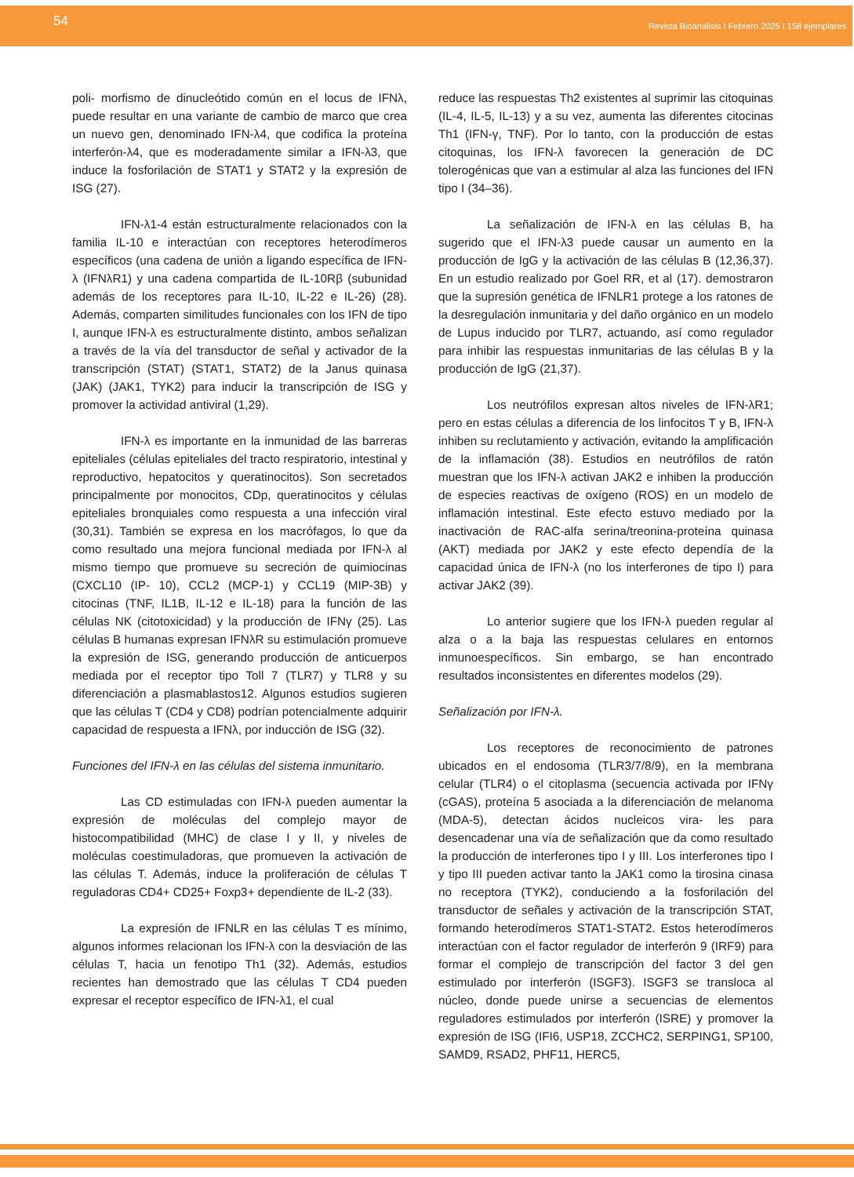54 Revista Bioanálisis I Febrero 2025 I 158 ejemplares
poli- morfismo de dinucleótido común en el locus de IFNλ, puede resultar en una variante de cambio de marco que crea un nuevo gen, denominado IFN-λ4, que codifica la proteína interferón-λ4, que es moderadamente similar a IFN-λ3, que induce la fosforilación de STAT1 y STAT2 y la expresión de ISG (27).
IFN-λ1-4 están estructuralmente relacionados con la familia IL-10 e interactúan con receptores heterodímeros específicos (una cadena de unión a ligando específica de IFN-λ (IFNλR1) y una cadena compartida de IL-10Rβ (subunidad además de los receptores para IL-10, IL-22 e IL-26) (28). Además, comparten similitudes funcionales con los IFN de tipo I, aunque IFN-λ es estructuralmente distinto, ambos señalizan a través de la vía del transductor de señal y activador de la transcripción (STAT) (STAT1, STAT2) de la Janus quinasa (JAK) (JAK1, TYK2) para inducir la transcripción de ISG y promover la actividad antiviral (1,29).
IFN-λ es importante en la inmunidad de las barreras epiteliales (células epiteliales del tracto respiratorio, intestinal y reproductivo, hepatocitos y queratinocitos). Son secretados principalmente por monocitos, CDp, queratinocitos y células epiteliales bronquiales como respuesta a una infección viral (30,31). También se expresa en los macrófagos, lo que da como resultado una mejora funcional mediada por IFN-λ al mismo tiempo que promueve su secreción de quimiocinas (CXCL10 (IP- 10), CCL2 (MCP-1) y CCL19 (MIP-3B) y citocinas (TNF, IL1B, IL-12 e IL-18) para la función de las células NK (citotoxicidad) y la producción de IFNγ (25). Las células B humanas expresan IFNλR su estimulación promueve la expresión de ISG, generando producción de anticuerpos mediada por el receptor tipo Toll 7 (TLR7) y TLR8 y su diferenciación a plasmablastos12. Algunos estudios sugieren que las células T (CD4 y CD8) podrían potencialmente adquirir capacidad de respuesta a IFNλ, por inducción de ISG (32).
Funciones del IFN-λ en las células del sistema inmunitario.
Las CD estimuladas con IFN-λ pueden aumentar la expresión de moléculas del complejo mayor de histocompatibilidad (MHC) de clase I y II, y niveles de moléculas coestimuladoras, que promueven la activación de las células T. Además, induce la proliferación de células T reguladoras CD4+ CD25+ Foxp3+ dependiente de IL-2 (33).
La expresión de IFNLR en las células T es mínimo, algunos informes relacionan los IFN-λ con la desviación de las células T, hacia un fenotipo Th1 (32). Además, estudios recientes han demostrado que las células T CD4 pueden expresar el receptor específico de IFN-λ1, el cual
reduce las respuestas Th2 existentes al suprimir las citoquinas (IL-4, IL-5, IL-13) y a su vez, aumenta las diferentes citocinas Th1 (IFN-γ, TNF). Por lo tanto, con la producción de estas citoquinas, los IFN-λ favorecen la generación de DC tolerogénicas que van a estimular al alza las funciones del IFN tipo I (34–36).
La señalización de IFN-λ en las células B, ha sugerido que el IFN-λ3 puede causar un aumento en la producción de IgG y la activación de las células B (12,36,37). En un estudio realizado por Goel RR, et al (17). demostraron que la supresión genética de IFNLR1 protege a los ratones de la desregulación inmunitaria y del daño orgánico en un modelo de Lupus inducido por TLR7, actuando, así como regulador para inhibir las respuestas inmunitarias de las células B y la producción de IgG (21,37).
Los neutrófilos expresan altos niveles de IFN-λR1; pero en estas células a diferencia de los linfocitos T y B, IFN-λ inhiben su reclutamiento y activación, evitando la amplificación de la inflamación (38). Estudios en neutrófilos de ratón muestran que los IFN-λ activan JAK2 e inhiben la producción de especies reactivas de oxígeno (ROS) en un modelo de inflamación intestinal. Este efecto estuvo mediado por la inactivación de RAC-alfa serina/treonina-proteína quinasa (AKT) mediada por JAK2 y este efecto dependía de la capacidad única de IFN-λ (no los interferones de tipo I) para activar JAK2 (39).
Lo anterior sugiere que los IFN-λ pueden regular al alza o a la baja las respuestas celulares en entornos inmunoespecíficos. Sin embargo, se han encontrado resultados inconsistentes en diferentes modelos (29).
Señalización por IFN-λ.
Los receptores de reconocimiento de patrones ubicados en el endosoma (TLR3/7/8/9), en la membrana celular (TLR4) o el citoplasma (secuencia activada por IFNγ (cGAS), proteína 5 asociada a la diferenciación de melanoma (MDA-5), detectan ácidos nucleicos vira- les para desencadenar una vía de señalización que da como resultado la producción de interferones tipo I y III. Los interferones tipo I y tipo III pueden activar tanto la JAK1 como la tirosina cinasa no receptora (TYK2), conduciendo a la fosforilación del transductor de señales y activación de la transcripción STAT, formando heterodímeros STAT1-STAT2. Estos heterodímeros interactúan con el factor regulador de interferón 9 (IRF9) para formar el complejo de transcripción del factor 3 del gen estimulado por interferón (ISGF3). ISGF3 se transloca al núcleo, donde puede unirse a secuencias de elementos reguladores estimulados por interferón (ISRE) y promover la expresión de ISG (IFI6, USP18, ZCCHC2, SERPING1, SP100, SAMD9, RSAD2, PHF11, HERC5,